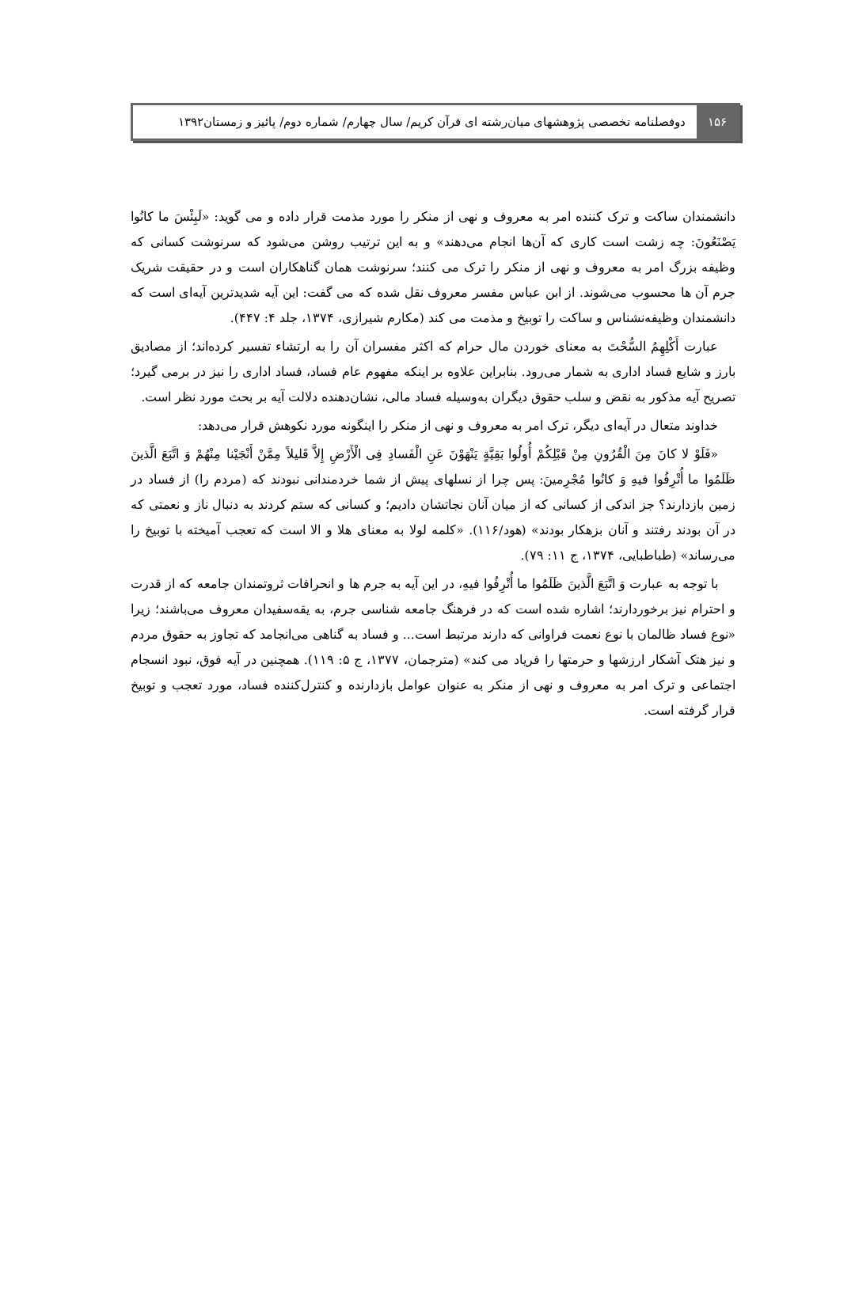۱۵۶
دوفصلنامه تخصصی پژوهشهای میان‌رشته ای قرآن کریم/ سال چهارم/ شماره دوم/ پائیز و زمستان۱۳۹۲
دانشمندان ساکت و ترک کننده امر به معروف و نهی از منکر را مورد مذمت قرار داده و می گوید: «لَبِئْسَ ما کانُوا یَصْنَعُونَ: چه زشت است کاری که آن‌ها انجام می‌دهند» و به این ترتیب روشن می‌شود که سرنوشت کسانی که وظیفه بزرگ امر به معروف و نهی از منکر را ترک می کنند؛ سرنوشت همان گناهکاران است و در حقیقت شریک جرم آن ها محسوب می‌شوند. از ابن عباس مفسر معروف نقل شده که می گفت: این آیه شدیدترین آیه‌ای است که دانشمندان وظیفه‌نشناس و ساکت را توبیخ و مذمت می کند (مکارم شیرازی، ۱۳۷۴، جلد ۴: ۴۴۷).
عبارت أَکْلِهِمُ السُّحْتَ به معنای خوردن مال حرام که اکثر مفسران آن را به ارتشاء تفسیر کرده‌اند؛ از مصادیق بارز و شایع فساد اداری به شمار می‌رود. بنابراین علاوه بر اینکه مفهوم عام فساد، فساد اداری را نیز در برمی گیرد؛ تصریح آیه مذکور به نقض و سلب حقوق دیگران به‌وسیله فساد مالی، نشان‌دهنده دلالت آیه بر بحث مورد نظر است.
خداوند متعال در آیه‌ای دیگر، ترک امر به معروف و نهی از منکر را اینگونه مورد نکوهش قرار می‌دهد:
«فَلَوْ لا کانَ مِنَ الْقُرُونِ مِنْ قَبْلِکُمْ أُولُوا بَقِیَّةٍ یَنْهَوْنَ عَنِ الْفَسادِ فِی الْأَرْضِ إِلاَّ قَلیلاً مِمَّنْ أَنْجَیْنا مِنْهُمْ وَ اتَّبَعَ الَّذینَ ظَلَمُوا ما أُتْرِفُوا فیهِ وَ کانُوا مُجْرِمینَ: پس چرا از نسلهای پیش از شما خردمندانی نبودند که (مردم را) از فساد در زمین بازدارند؟ جز اندکی از کسانی که از میان آنان نجاتشان دادیم؛ و کسانی که ستم کردند به دنبال ناز و نعمتی که در آن بودند رفتند و آنان بزهکار بودند» (هود/۱۱۶). «کلمه لولا به معنای هلا و الا است که تعجب آمیخته با توبیخ را می‌رساند» (طباطبایی، ۱۳۷۴، ج ۱۱: ۷۹).
با توجه به عبارت وَ اتَّبَعَ الَّذینَ ظَلَمُوا ما أُتْرِفُوا فیهِ، در این آیه به جرم ها و انحرافات ثروتمندان جامعه که از قدرت و احترام نیز برخوردارند؛ اشاره شده است که در فرهنگ جامعه شناسی جرم، به یقه‌سفیدان معروف می‌باشند؛ زیرا «نوع فساد ظالمان با نوع نعمت فراوانی که دارند مرتبط است... و فساد به گناهی می‌انجامد که تجاوز به حقوق مردم و نیز هتک آشکار ارزشها و حرمتها را فریاد می کند» (مترجمان، ۱۳۷۷، ج ۵: ۱۱۹). همچنین در آیه فوق، نبود انسجام اجتماعی و ترک امر به معروف و نهی از منکر به عنوان عوامل بازدارنده و کنترل‌کننده فساد، مورد تعجب و توبیخ قرار گرفته است.